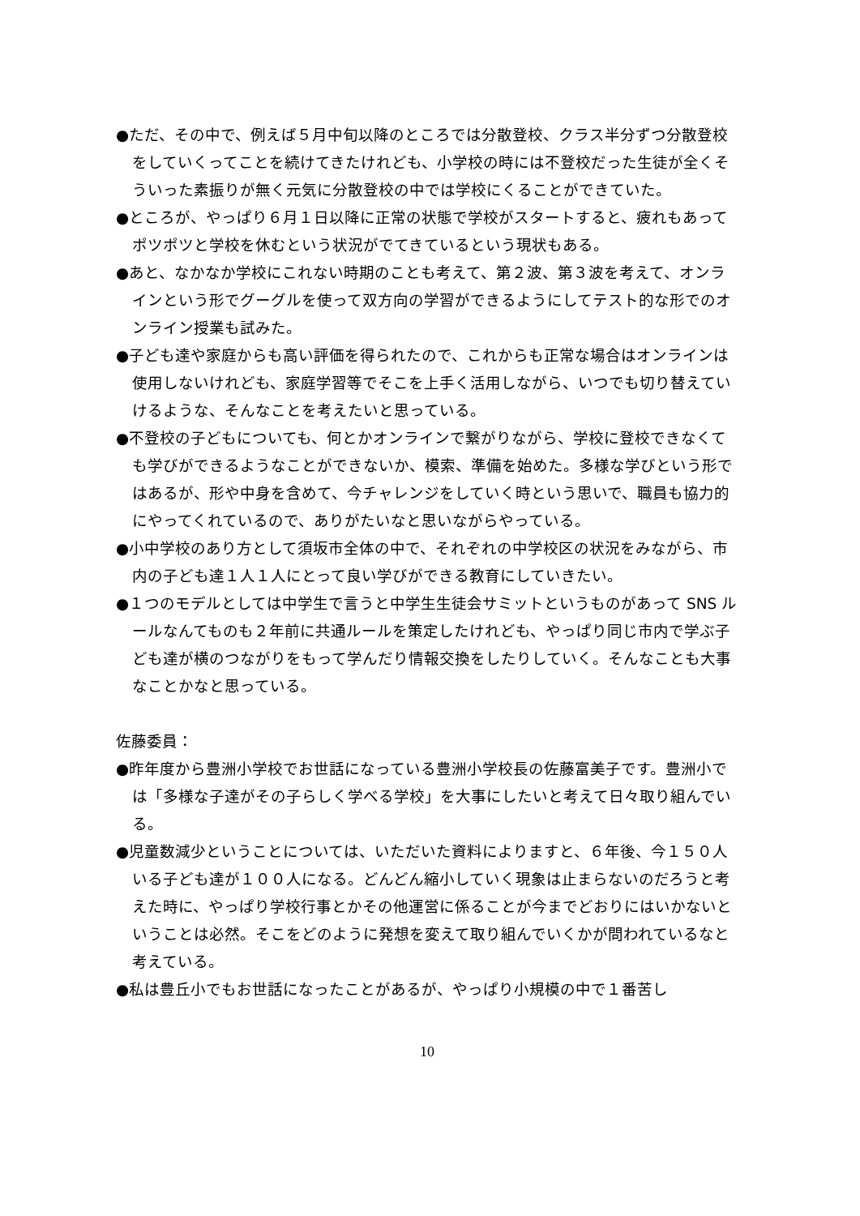●ただ、その中で、例えば５月中旬以降のところでは分散登校、クラス半分ずつ分散登校をしていくってことを続けてきたけれども、小学校の時には不登校だった生徒が全くそういった素振りが無く元気に分散登校の中では学校にくることができていた。
●ところが、やっぱり６月１日以降に正常の状態で学校がスタートすると、疲れもあってポツポツと学校を休むという状況がでてきているという現状もある。
●あと、なかなか学校にこれない時期のことも考えて、第２波、第３波を考えて、オンラインという形でグーグルを使って双方向の学習ができるようにしてテスト的な形でのオンライン授業も試みた。
●子ども達や家庭からも高い評価を得られたので、これからも正常な場合はオンラインは使用しないけれども、家庭学習等でそこを上手く活用しながら、いつでも切り替えていけるような、そんなことを考えたいと思っている。
●不登校の子どもについても、何とかオンラインで繋がりながら、学校に登校できなくても学びができるようなことができないか、模索、準備を始めた。多様な学びという形ではあるが、形や中身を含めて、今チャレンジをしていく時という思いで、職員も協力的にやってくれているので、ありがたいなと思いながらやっている。
●小中学校のあり方として須坂市全体の中で、それぞれの中学校区の状況をみながら、市内の子ども達１人１人にとって良い学びができる教育にしていきたい。
●１つのモデルとしては中学生で言うと中学生生徒会サミットというものがあって SNS ルールなんてものも２年前に共通ルールを策定したけれども、やっぱり同じ市内で学ぶ子ども達が横のつながりをもって学んだり情報交換をしたりしていく。そんなことも大事なことかなと思っている。
佐藤委員：
●昨年度から豊洲小学校でお世話になっている豊洲小学校長の佐藤富美子です。豊洲小では「多様な子達がその子らしく学べる学校」を大事にしたいと考えて日々取り組んでいる。
●児童数減少ということについては、いただいた資料によりますと、６年後、今１５０人いる子ども達が１００人になる。どんどん縮小していく現象は止まらないのだろうと考えた時に、やっぱり学校行事とかその他運営に係ることが今までどおりにはいかないということは必然。そこをどのように発想を変えて取り組んでいくかが問われているなと考えている。
●私は豊丘小でもお世話になったことがあるが、やっぱり小規模の中で１番苦し
10